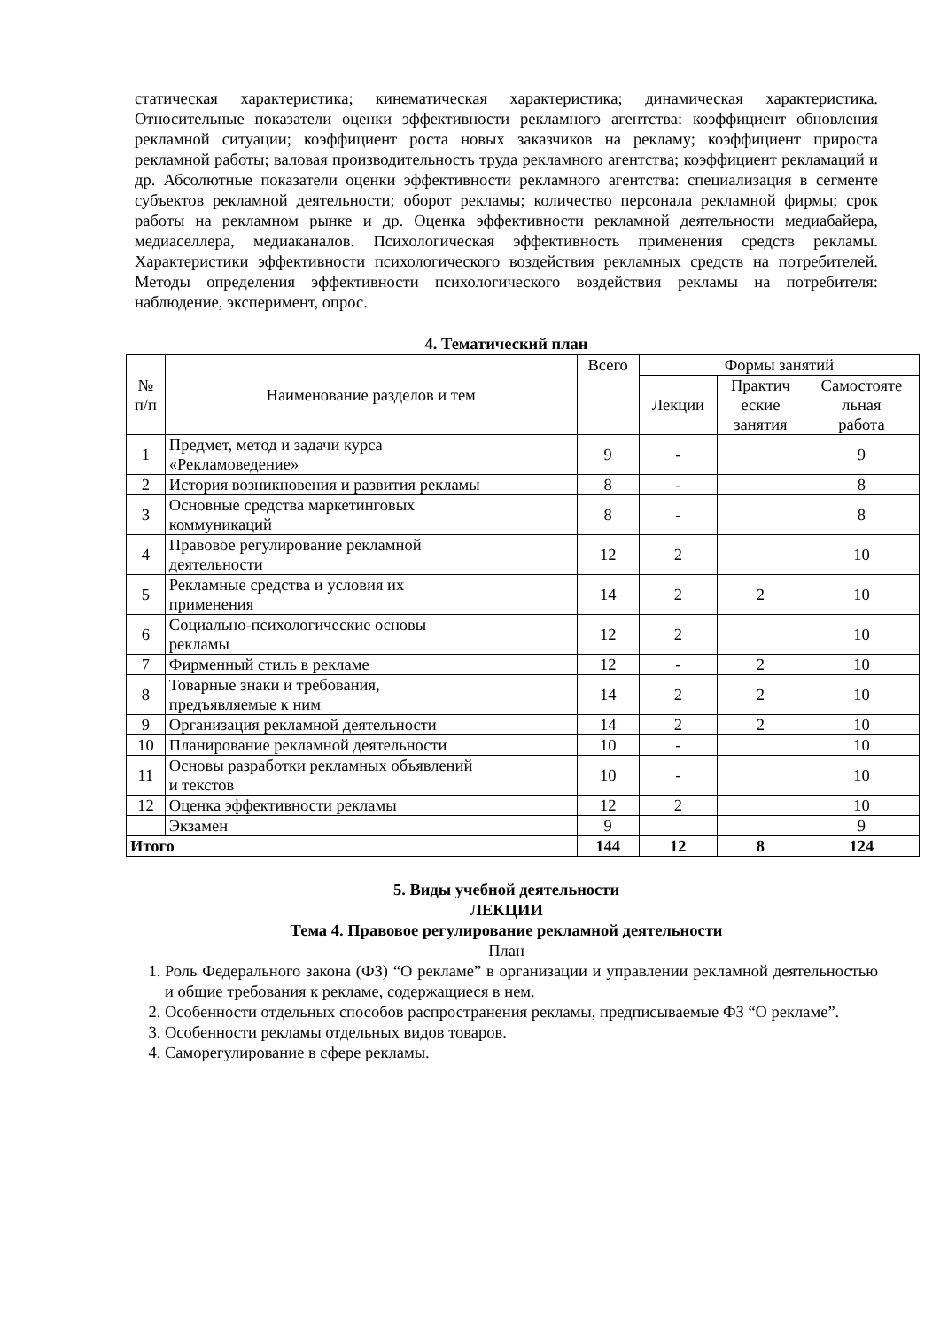статическая характеристика; кинематическая характеристика; динамическая характеристика. Относительные показатели оценки эффективности рекламного агентства: коэффициент обновления рекламной ситуации; коэффициент роста новых заказчиков на рекламу; коэффициент прироста рекламной работы; валовая производительность труда рекламного агентства; коэффициент рекламаций и др. Абсолютные показатели оценки эффективности рекламного агентства: специализация в сегменте субъектов рекламной деятельности; оборот рекламы; количество персонала рекламной фирмы; срок работы на рекламном рынке и др. Оценка эффективности рекламной деятельности медиабайера, медиаселлера, медиаканалов. Психологическая эффективность применения средств рекламы. Характеристики эффективности психологического воздействия рекламных средств на потребителей. Методы определения эффективности психологического воздействия рекламы на потребителя: наблюдение, эксперимент, опрос.
4. Тематический план
| № п/п | Наименование разделов и тем | Всего | Формы занятий | | |
| --- | --- | --- | --- | --- | --- |
| | | | Лекции | Практич еские занятия | Самостояте льная работа |
| 1 | Предмет, метод и задачи курса «Рекламоведение» | 9 | - | | 9 |
| 2 | История возникновения и развития рекламы | 8 | - | | 8 |
| 3 | Основные средства маркетинговых коммуникаций | 8 | - | | 8 |
| 4 | Правовое регулирование рекламной деятельности | 12 | 2 | | 10 |
| 5 | Рекламные средства и условия их применения | 14 | 2 | 2 | 10 |
| 6 | Социально-психологические основы рекламы | 12 | 2 | | 10 |
| 7 | Фирменный стиль в рекламе | 12 | - | 2 | 10 |
| 8 | Товарные знаки и требования, предъявляемые к ним | 14 | 2 | 2 | 10 |
| 9 | Организация рекламной деятельности | 14 | 2 | 2 | 10 |
| 10 | Планирование рекламной деятельности | 10 | - | | 10 |
| 11 | Основы разработки рекламных объявлений и текстов | 10 | - | | 10 |
| 12 | Оценка эффективности рекламы | 12 | 2 | | 10 |
| | Экзамен | 9 | | | 9 |
| Итого | | 144 | 12 | 8 | 124 |
5. Виды учебной деятельности
ЛЕКЦИИ
Тема 4. Правовое регулирование рекламной деятельности
План
1. Роль Федерального закона (ФЗ) “О рекламе” в организации и управлении рекламной деятельностью и общие требования к рекламе, содержащиеся в нем.
2. Особенности отдельных способов распространения рекламы, предписываемые ФЗ “О рекламе”.
3. Особенности рекламы отдельных видов товаров.
4. Саморегулирование в сфере рекламы.